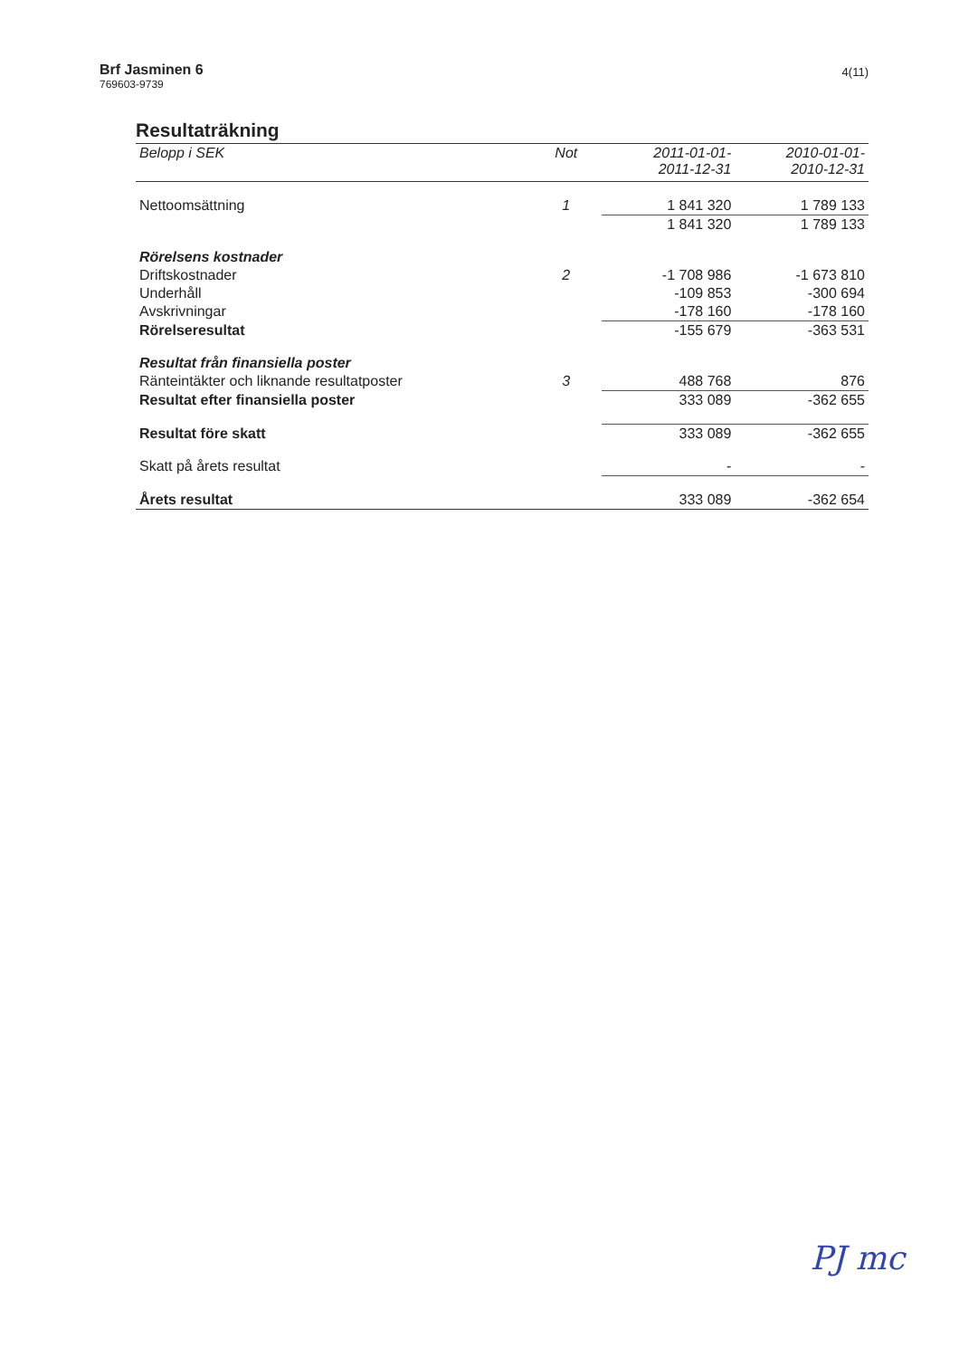Brf Jasminen 6
769603-9739
4(11)
Resultaträkning
| Belopp i SEK | Not | 2011-01-01- 2011-12-31 | 2010-01-01- 2010-12-31 |
| --- | --- | --- | --- |
| Nettoomsättning | 1 | 1 841 320 | 1 789 133 |
| | | 1 841 320 | 1 789 133 |
| Rörelsens kostnader | | | |
| Driftskostnader | 2 | -1 708 986 | -1 673 810 |
| Underhåll | | -109 853 | -300 694 |
| Avskrivningar | | -178 160 | -178 160 |
| Rörelseresultat | | -155 679 | -363 531 |
| Resultat från finansiella poster | | | |
| Ränteintäkter och liknande resultatposter | 3 | 488 768 | 876 |
| Resultat efter finansiella poster | | 333 089 | -362 655 |
| Resultat före skatt | | 333 089 | -362 655 |
| Skatt på årets resultat | | - | - |
| Årets resultat | | 333 089 | -362 654 |
PJ mc